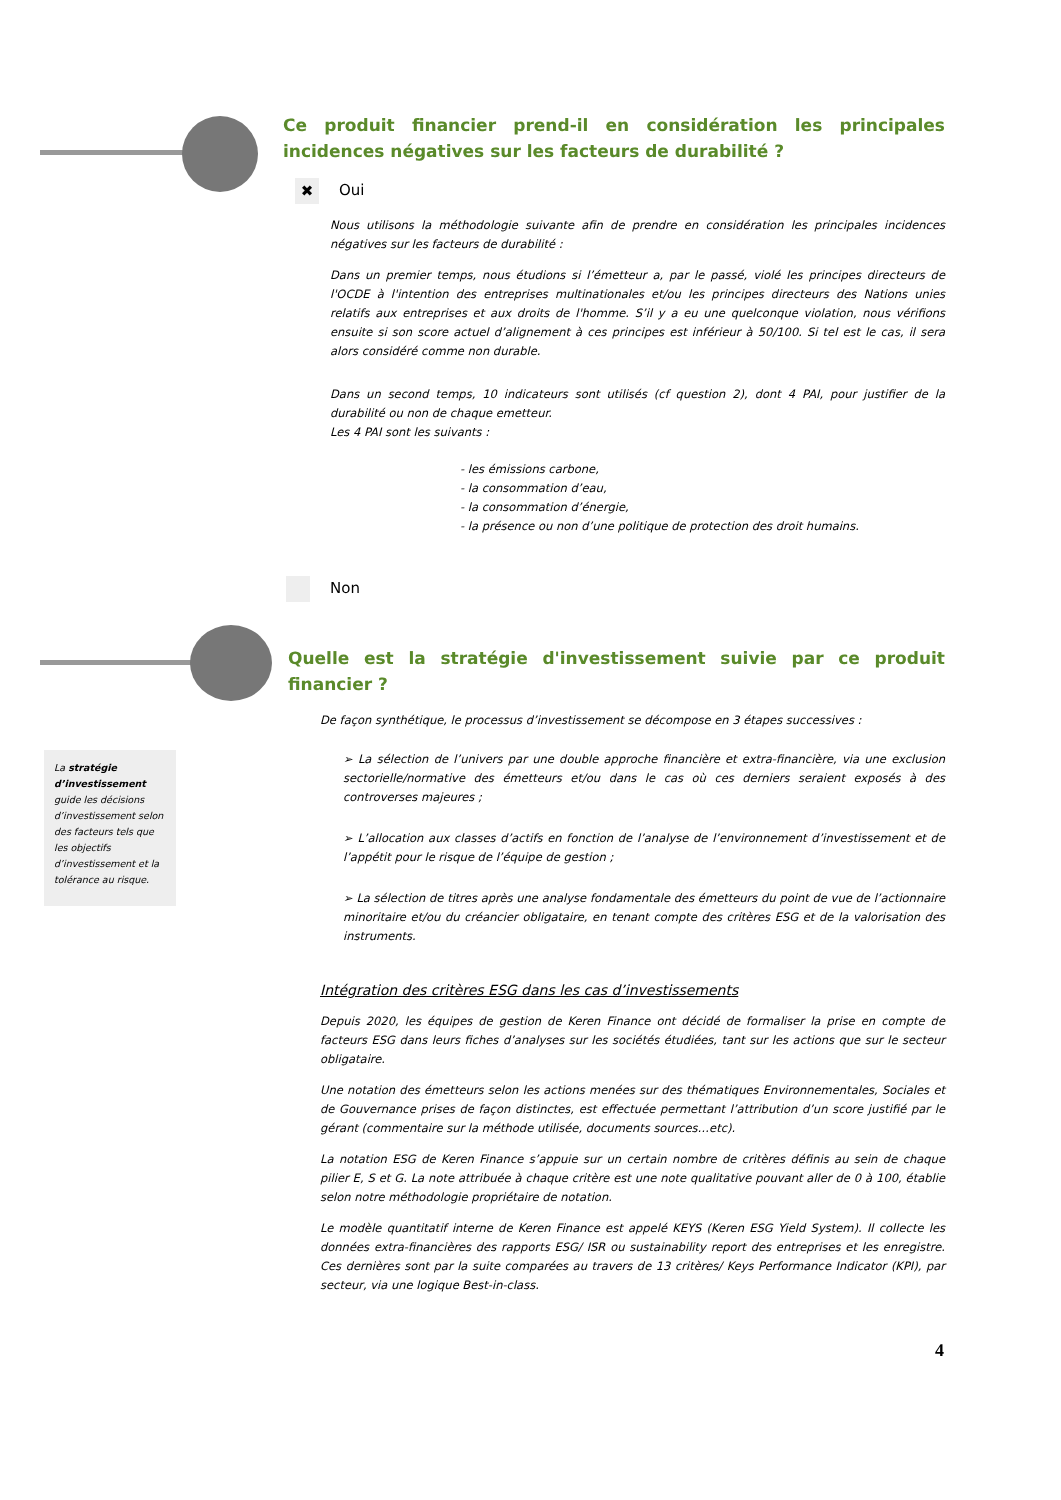Ce produit financier prend-il en considération les principales incidences négatives sur les facteurs de durabilité ?
✖ Oui
Nous utilisons la méthodologie suivante afin de prendre en considération les principales incidences négatives sur les facteurs de durabilité :
Dans un premier temps, nous étudions si l’émetteur a, par le passé, violé les principes directeurs de l'OCDE à l'intention des entreprises multinationales et/ou les principes directeurs des Nations unies relatifs aux entreprises et aux droits de l'homme. S’il y a eu une quelconque violation, nous vérifions ensuite si son score actuel d’alignement à ces principes est inférieur à 50/100. Si tel est le cas, il sera alors considéré comme non durable.
Dans un second temps, 10 indicateurs sont utilisés (cf question 2), dont 4 PAI, pour justifier de la durabilité ou non de chaque emetteur.
Les 4 PAI sont les suivants :
- les émissions carbone,
- la consommation d’eau,
- la consommation d’énergie,
- la présence ou non d’une politique de protection des droit humains.
Non
Quelle est la stratégie d'investissement suivie par ce produit financier ?
De façon synthétique, le processus d’investissement se décompose en 3 étapes successives :
➢ La sélection de l’univers par une double approche financière et extra-financière, via une exclusion sectorielle/normative des émetteurs et/ou dans le cas où ces derniers seraient exposés à des controverses majeures ;
➢ L’allocation aux classes d’actifs en fonction de l’analyse de l’environnement d’investissement et de l’appétit pour le risque de l’équipe de gestion ;
➢ La sélection de titres après une analyse fondamentale des émetteurs du point de vue de l’actionnaire minoritaire et/ou du créancier obligataire, en tenant compte des critères ESG et de la valorisation des instruments.
Intégration des critères ESG dans les cas d’investissements
Depuis 2020, les équipes de gestion de Keren Finance ont décidé de formaliser la prise en compte de facteurs ESG dans leurs fiches d’analyses sur les sociétés étudiées, tant sur les actions que sur le secteur obligataire.
Une notation des émetteurs selon les actions menées sur des thématiques Environnementales, Sociales et de Gouvernance prises de façon distinctes, est effectuée permettant l’attribution d’un score justifié par le gérant (commentaire sur la méthode utilisée, documents sources…etc).
La notation ESG de Keren Finance s’appuie sur un certain nombre de critères définis au sein de chaque pilier E, S et G. La note attribuée à chaque critère est une note qualitative pouvant aller de 0 à 100, établie selon notre méthodologie propriétaire de notation.
Le modèle quantitatif interne de Keren Finance est appelé KEYS (Keren ESG Yield System). Il collecte les données extra-financières des rapports ESG/ ISR ou sustainability report des entreprises et les enregistre. Ces dernières sont par la suite comparées au travers de 13 critères/ Keys Performance Indicator (KPI), par secteur, via une logique Best-in-class.
La stratégie d’investissement guide les décisions d’investissement selon des facteurs tels que les objectifs d’investissement et la tolérance au risque.
4